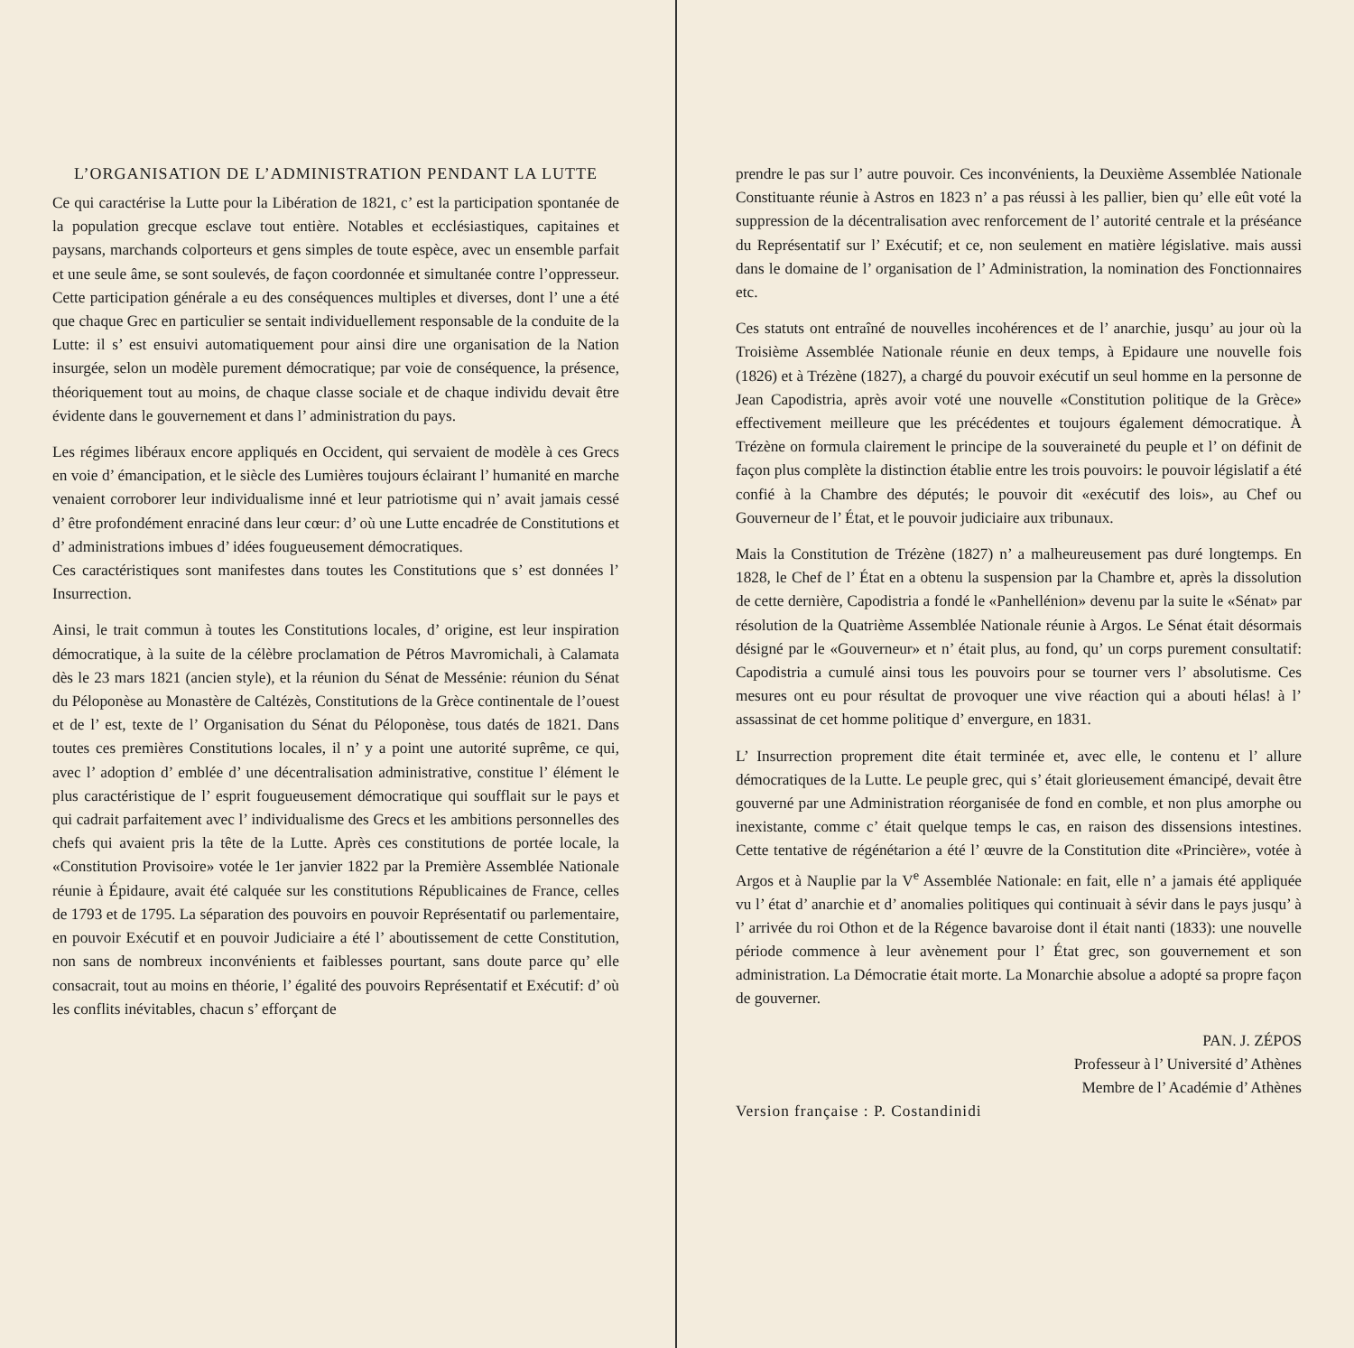L’ORGANISATION DE L’ADMINISTRATION PENDANT LA LUTTE
Ce qui caractérise la Lutte pour la Libération de 1821, c’ est la participation spontanée de la population grecque esclave tout entière. Notables et ecclésiastiques, capitaines et paysans, marchands colporteurs et gens simples de toute espèce, avec un ensemble parfait et une seule âme, se sont soulevés, de façon coordonnée et simultanée contre l’oppresseur. Cette participation générale a eu des conséquences multiples et diverses, dont l’ une a été que chaque Grec en particulier se sentait individuellement responsable de la conduite de la Lutte: il s’ est ensuivi automatiquement pour ainsi dire une organisation de la Nation insurgée, selon un modèle purement démocratique; par voie de conséquence, la présence, théoriquement tout au moins, de chaque classe sociale et de chaque individu devait être évidente dans le gouvernement et dans l’ administration du pays.
Les régimes libéraux encore appliqués en Occident, qui servaient de modèle à ces Grecs en voie d’ émancipation, et le siècle des Lumières toujours éclairant l’ humanité en marche venaient corroborer leur individualisme inné et leur patriotisme qui n’ avait jamais cessé d’ être profondément enraciné dans leur cœur: d’ où une Lutte encadrée de Constitutions et d’ administrations imbues d’ idées fougueusement démocratiques.
Ces caractéristiques sont manifestes dans toutes les Constitutions que s’ est données l’ Insurrection.
Ainsi, le trait commun à toutes les Constitutions locales, d’ origine, est leur inspiration démocratique, à la suite de la célèbre proclamation de Pétros Mavromichali, à Calamata dès le 23 mars 1821 (ancien style), et la réunion du Sénat de Messénie: réunion du Sénat du Péloponèse au Monastère de Caltézès, Constitutions de la Grèce continentale de l’ouest et de l’ est, texte de l’ Organisation du Sénat du Péloponèse, tous datés de 1821. Dans toutes ces premières Constitutions locales, il n’ y a point une autorité suprême, ce qui, avec l’ adoption d’ emblée d’ une décentralisation administrative, constitue l’ élément le plus caractéristique de l’ esprit fougueusement démocratique qui soufflait sur le pays et qui cadrait parfaitement avec l’ individualisme des Grecs et les ambitions personnelles des chefs qui avaient pris la tête de la Lutte. Après ces constitutions de portée locale, la «Constitution Provisoire» votée le 1er janvier 1822 par la Première Assemblée Nationale réunie à Épidaure, avait été calquée sur les constitutions Républicaines de France, celles de 1793 et de 1795. La séparation des pouvoirs en pouvoir Représentatif ou parlementaire, en pouvoir Exécutif et en pouvoir Judiciaire a été l’ aboutissement de cette Constitution, non sans de nombreux inconvénients et faiblesses pourtant, sans doute parce qu’ elle consacrait, tout au moins en théorie, l’ égalité des pouvoirs Représentatif et Exécutif: d’ où les conflits inévitables, chacun s’ efforçant de
prendre le pas sur l’ autre pouvoir. Ces inconvénients, la Deuxième Assemblée Nationale Constituante réunie à Astros en 1823 n’ a pas réussi à les pallier, bien qu’ elle eût voté la suppression de la décentralisation avec renforcement de l’ autorité centrale et la préséance du Représentatif sur l’ Exécutif; et ce, non seulement en matière législative. mais aussi dans le domaine de l’ organisation de l’ Administration, la nomination des Fonctionnaires etc.
Ces statuts ont entraîné de nouvelles incohérences et de l’ anarchie, jusqu’ au jour où la Troisième Assemblée Nationale réunie en deux temps, à Epidaure une nouvelle fois (1826) et à Trézène (1827), a chargé du pouvoir exécutif un seul homme en la personne de Jean Capodistria, après avoir voté une nouvelle «Constitution politique de la Grèce» effectivement meilleure que les précédentes et toujours également démocratique. À Trézène on formula clairement le principe de la souveraineté du peuple et l’ on définit de façon plus complète la distinction établie entre les trois pouvoirs: le pouvoir législatif a été confié à la Chambre des députés; le pouvoir dit «exécutif des lois», au Chef ou Gouverneur de l’ État, et le pouvoir judiciaire aux tribunaux.
Mais la Constitution de Trézène (1827) n’ a malheureusement pas duré longtemps. En 1828, le Chef de l’ État en a obtenu la suspension par la Chambre et, après la dissolution de cette dernière, Capodistria a fondé le «Panhellénion» devenu par la suite le «Sénat» par résolution de la Quatrième Assemblée Nationale réunie à Argos. Le Sénat était désormais désigné par le «Gouverneur» et n’ était plus, au fond, qu’ un corps purement consultatif: Capodistria a cumulé ainsi tous les pouvoirs pour se tourner vers l’ absolutisme. Ces mesures ont eu pour résultat de provoquer une vive réaction qui a abouti hélas! à l’ assassinat de cet homme politique d’ envergure, en 1831.
L’ Insurrection proprement dite était terminée et, avec elle, le contenu et l’ allure démocratiques de la Lutte. Le peuple grec, qui s’ était glorieusement émancipé, devait être gouverné par une Administration réorganisée de fond en comble, et non plus amorphe ou inexistante, comme c’ était quelque temps le cas, en raison des dissensions intestines. Cette tentative de régénétarion a été l’ œuvre de la Constitution dite «Princière», votée à Argos et à Nauplie par la V<sup>e</sup> Assemblée Nationale: en fait, elle n’ a jamais été appliquée vu l’ état d’ anarchie et d’ anomalies politiques qui continuait à sévir dans le pays jusqu’ à l’ arrivée du roi Othon et de la Régence bavaroise dont il était nanti (1833): une nouvelle période commence à leur avènement pour l’ État grec, son gouvernement et son administration. La Démocratie était morte. La Monarchie absolue a adopté sa propre façon de gouverner.
PAN. J. ZÉPOS
Professeur à l’ Université d’ Athènes
Membre de l’ Académie d’ Athènes
Version française : P. Costandinidi